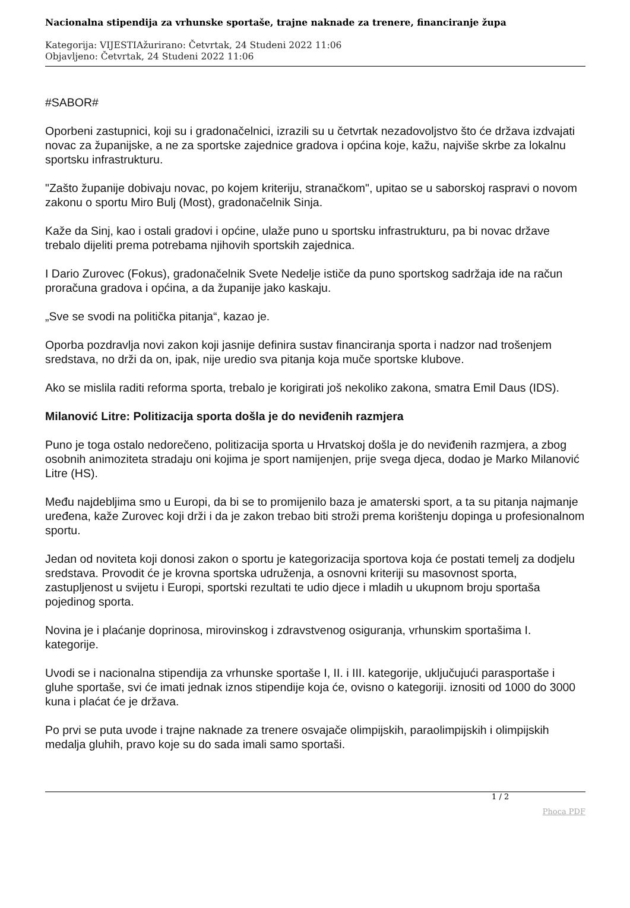Nacionalna stipendija za vrhunske sportaše, trajne naknade za trenere, financiranje župa
Kategorija: VIJESTIAžurirano: Četvrtak, 24 Studeni 2022 11:06
Objavljeno: Četvrtak, 24 Studeni 2022 11:06
#SABOR#
Oporbeni zastupnici, koji su i gradonačelnici, izrazili su u četvrtak nezadovoljstvo što će država izdvajati novac za županijske, a ne za sportske zajednice gradova i općina koje, kažu, najviše skrbe za lokalnu sportsku infrastrukturu.
"Zašto županije dobivaju novac, po kojem kriteriju, stranačkom", upitao se u saborskoj raspravi o novom zakonu o sportu Miro Bulj (Most), gradonačelnik Sinja.
Kaže da Sinj, kao i ostali gradovi i općine, ulaže puno u sportsku infrastrukturu, pa bi novac države trebalo dijeliti prema potrebama njihovih sportskih zajednica.
I Dario Zurovec (Fokus), gradonačelnik Svete Nedelje ističe da puno sportskog sadržaja ide na račun proračuna gradova i općina, a da županije jako kaskaju.
„Sve se svodi na politička pitanja“, kazao je.
Oporba pozdravlja novi zakon koji jasnije definira sustav financiranja sporta i nadzor nad trošenjem sredstava, no drži da on, ipak, nije uredio sva pitanja koja muče sportske klubove.
Ako se mislila raditi reforma sporta, trebalo je korigirati još nekoliko zakona, smatra Emil Daus (IDS).
Milanović Litre: Politizacija sporta došla je do neviđenih razmjera
Puno je toga ostalo nedorečeno, politizacija sporta u Hrvatskoj došla je do neviđenih razmjera, a zbog osobnih animoziteta stradaju oni kojima je sport namijenjen, prije svega djeca, dodao je Marko Milanović Litre (HS).
Među najdebljima smo u Europi, da bi se to promijenilo baza je amaterski sport, a ta su pitanja najmanje uređena, kaže Zurovec koji drži i da je zakon trebao biti stroži prema korištenju dopinga u profesionalnom sportu.
Jedan od noviteta koji donosi zakon o sportu je kategorizacija sportova koja će postati temelj za dodjelu sredstava. Provodit će je krovna sportska udruženja, a osnovni kriteriji su masovnost sporta, zastupljenost u svijetu i Europi, sportski rezultati te udio djece i mladih u ukupnom broju sportaša pojedinog sporta.
Novina je i plaćanje doprinosa, mirovinskog i zdravstvenog osiguranja, vrhunskim sportašima I. kategorije.
Uvodi se i nacionalna stipendija za vrhunske sportaše I, II. i III. kategorije, uključujući parasportaše i gluhe sportaše, svi će imati jednak iznos stipendije koja će, ovisno o kategoriji. iznositi od 1000 do 3000 kuna i plaćat će je država.
Po prvi se puta uvode i trajne naknade za trenere osvajače olimpijskih, paraolimpijskih i olimpijskih medalja gluhih, pravo koje su do sada imali samo sportaši.
1 / 2
Phoca PDF